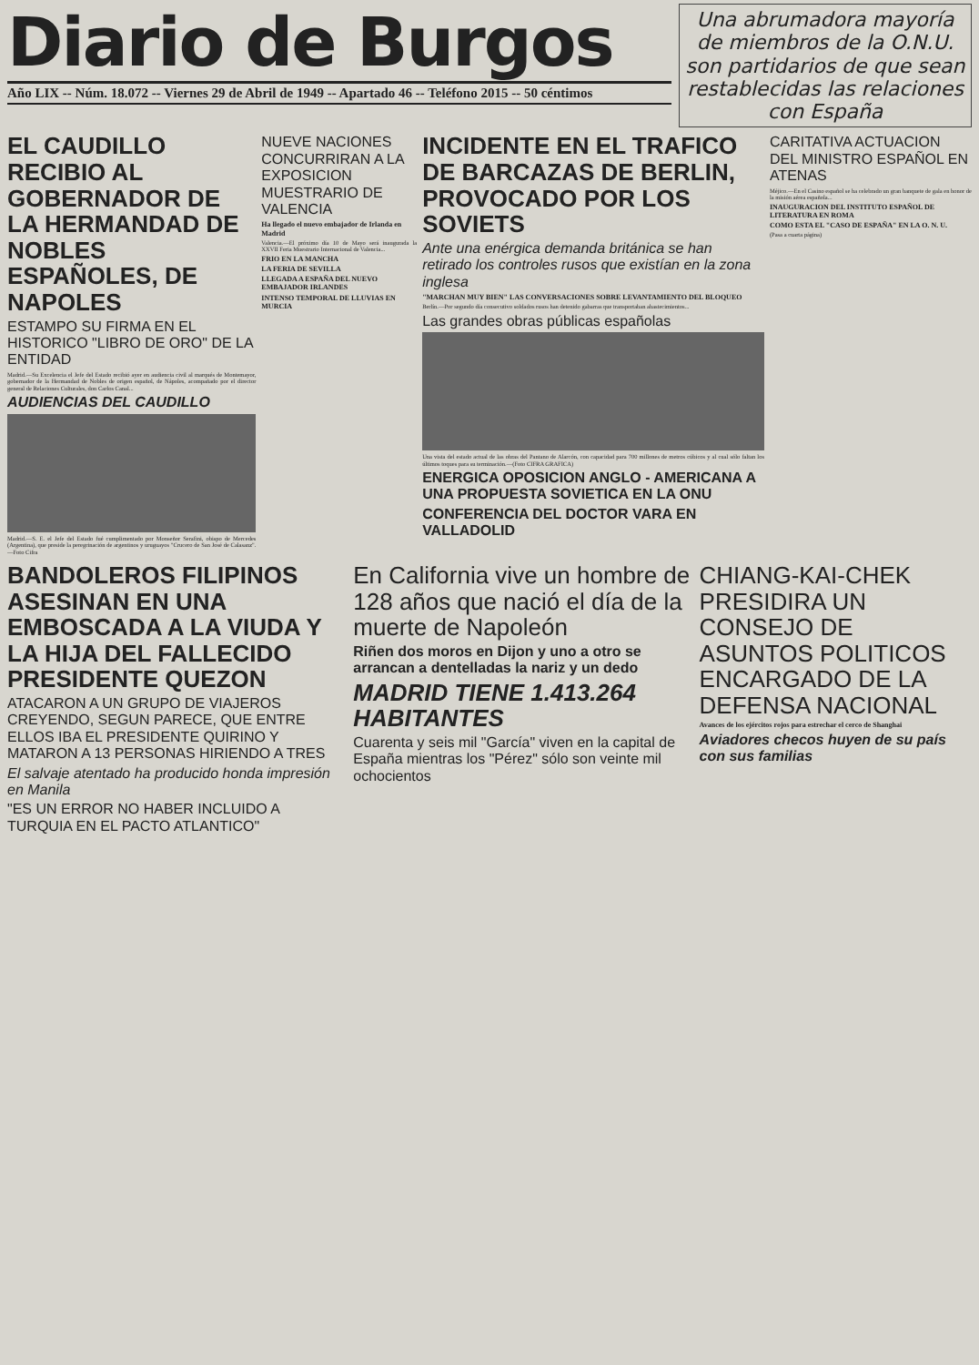Diario de Burgos
Año LIX -- Núm. 18.072 -- Viernes 29 de Abril de 1949 -- Apartado 46 -- Teléfono 2015 -- 50 céntimos
Una abrumadora mayoría de miembros de la O.N.U. son partidarios de que sean restablecidas las relaciones con España
EL CAUDILLO RECIBIO AL GOBERNADOR DE LA HERMANDAD DE NOBLES ESPAÑOLES, DE NAPOLES
ESTAMPO SU FIRMA EN EL HISTORICO "LIBRO DE ORO" DE LA ENTIDAD
Madrid.—Su Excelencia el Jefe del Estado recibió ayer en audiencia civil al marqués de Montemayor, gobernador de la Hermandad de Nobles de origen español, de Nápoles, acompañado por el director general de Relaciones Culturales, don Carlos Canal...
AUDIENCIAS DEL CAUDILLO
Madrid.—S. E. el Jefe del Estado fué cumplimentado por Monseñor Serafini, obispo de Mercedes (Argentina), que preside la peregrinación de argentinos y uruguayos "Crucero de San José de Calasanz".—Foto Cifra
NUEVE NACIONES CONCURRIRAN A LA EXPOSICION MUESTRARIO DE VALENCIA
Ha llegado el nuevo embajador de Irlanda en Madrid
Valencia.—El próximo día 10 de Mayo será inaugurada la XXVII Feria Muestrario Internacional de Valencia...
FRIO EN LA MANCHA
LA FERIA DE SEVILLA
LLEGADA A ESPAÑA DEL NUEVO EMBAJADOR IRLANDES
INTENSO TEMPORAL DE LLUVIAS EN MURCIA
INCIDENTE EN EL TRAFICO DE BARCAZAS DE BERLIN, PROVOCADO POR LOS SOVIETS
Ante una enérgica demanda británica se han retirado los controles rusos que existían en la zona inglesa
"MARCHAN MUY BIEN" LAS CONVERSACIONES SOBRE LEVANTAMIENTO DEL BLOQUEO
Berlín.—Por segundo día consecutivo soldados rusos han detenido gabarras que transportaban abastecimientos...
Las grandes obras públicas españolas
Una vista del estado actual de las obras del Pantano de Alarcón, con capacidad para 700 millones de metros cúbicos y al cual sólo faltan los últimos toques para su terminación.—(Foto CIFRA GRAFICA)
ENERGICA OPOSICION ANGLO - AMERICANA A UNA PROPUESTA SOVIETICA EN LA ONU
CONFERENCIA DEL DOCTOR VARA EN VALLADOLID
CARITATIVA ACTUACION DEL MINISTRO ESPAÑOL EN ATENAS
Méjico.—En el Casino español se ha celebrado un gran banquete de gala en honor de la misión aérea española...
INAUGURACION DEL INSTITUTO ESPAÑOL DE LITERATURA EN ROMA
COMO ESTA EL "CASO DE ESPAÑA" EN LA O. N. U.
(Pasa a cuarta página)
BANDOLEROS FILIPINOS ASESINAN EN UNA EMBOSCADA A LA VIUDA Y LA HIJA DEL FALLECIDO PRESIDENTE QUEZON
ATACARON A UN GRUPO DE VIAJEROS CREYENDO, SEGUN PARECE, QUE ENTRE ELLOS IBA EL PRESIDENTE QUIRINO Y MATARON A 13 PERSONAS HIRIENDO A TRES
El salvaje atentado ha producido honda impresión en Manila
"ES UN ERROR NO HABER INCLUIDO A TURQUIA EN EL PACTO ATLANTICO"
En California vive un hombre de 128 años que nació el día de la muerte de Napoleón
Riñen dos moros en Dijon y uno a otro se arrancan a dentelladas la nariz y un dedo
MADRID TIENE 1.413.264 HABITANTES
Cuarenta y seis mil "García" viven en la capital de España mientras los "Pérez" sólo son veinte mil ochocientos
CHIANG-KAI-CHEK PRESIDIRA UN CONSEJO DE ASUNTOS POLITICOS ENCARGADO DE LA DEFENSA NACIONAL
Avances de los ejércitos rojos para estrechar el cerco de Shanghai
Aviadores checos huyen de su país con sus familias